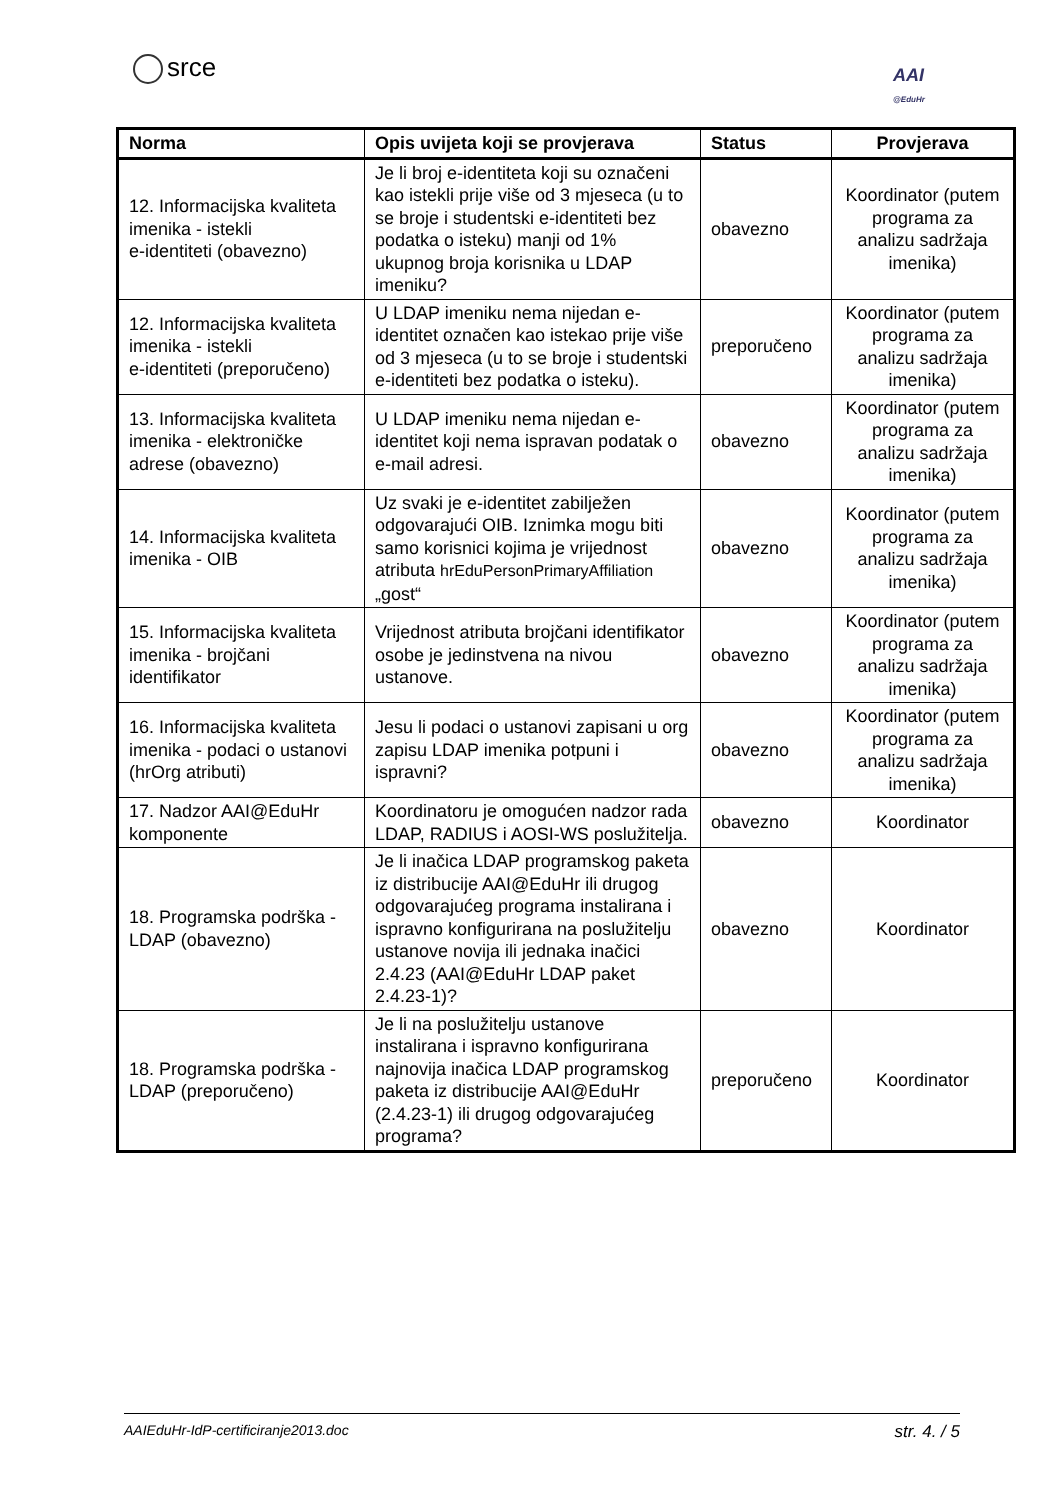srce
AAI
@EduHr
| Norma | Opis uvijeta koji se provjerava | Status | Provjerava |
| --- | --- | --- | --- |
| 12. Informacijska kvaliteta imenika - istekli e-identiteti (obavezno) | Je li broj e-identiteta koji su označeni kao istekli prije više od 3 mjeseca (u to se broje i studentski e-identiteti bez podatka o isteku) manji od 1% ukupnog broja korisnika u LDAP imeniku? | obavezno | Koordinator (putem programa za analizu sadržaja imenika) |
| 12. Informacijska kvaliteta imenika - istekli e-identiteti (preporučeno) | U LDAP imeniku nema nijedan e-identitet označen kao istekao prije više od 3 mjeseca (u to se broje i studentski e-identiteti bez podatka o isteku). | preporučeno | Koordinator (putem programa za analizu sadržaja imenika) |
| 13. Informacijska kvaliteta imenika - elektroničke adrese (obavezno) | U LDAP imeniku nema nijedan e-identitet koji nema ispravan podatak o e-mail adresi. | obavezno | Koordinator (putem programa za analizu sadržaja imenika) |
| 14. Informacijska kvaliteta imenika - OIB | Uz svaki je e-identitet zabilježen odgovarajući OIB. Iznimka mogu biti samo korisnici kojima je vrijednost atributa hrEduPersonPrimaryAffiliation „gost“ | obavezno | Koordinator (putem programa za analizu sadržaja imenika) |
| 15. Informacijska kvaliteta imenika - brojčani identifikator | Vrijednost atributa brojčani identifikator osobe je jedinstvena na nivou ustanove. | obavezno | Koordinator (putem programa za analizu sadržaja imenika) |
| 16. Informacijska kvaliteta imenika - podaci o ustanovi (hrOrg atributi) | Jesu li podaci o ustanovi zapisani u org zapisu LDAP imenika potpuni i ispravni? | obavezno | Koordinator (putem programa za analizu sadržaja imenika) |
| 17. Nadzor AAI@EduHr komponente | Koordinatoru je omogućen nadzor rada LDAP, RADIUS i AOSI-WS poslužitelja. | obavezno | Koordinator |
| 18. Programska podrška - LDAP (obavezno) | Je li inačica LDAP programskog paketa iz distribucije AAI@EduHr ili drugog odgovarajućeg programa instalirana i ispravno konfigurirana na poslužitelju ustanove novija ili jednaka inačici 2.4.23 (AAI@EduHr LDAP paket 2.4.23-1)? | obavezno | Koordinator |
| 18. Programska podrška - LDAP (preporučeno) | Je li na poslužitelju ustanove instalirana i ispravno konfigurirana najnovija inačica LDAP programskog paketa iz distribucije AAI@EduHr (2.4.23-1) ili drugog odgovarajućeg programa? | preporučeno | Koordinator |
AAIEduHr-IdP-certificiranje2013.doc str. 4. / 5